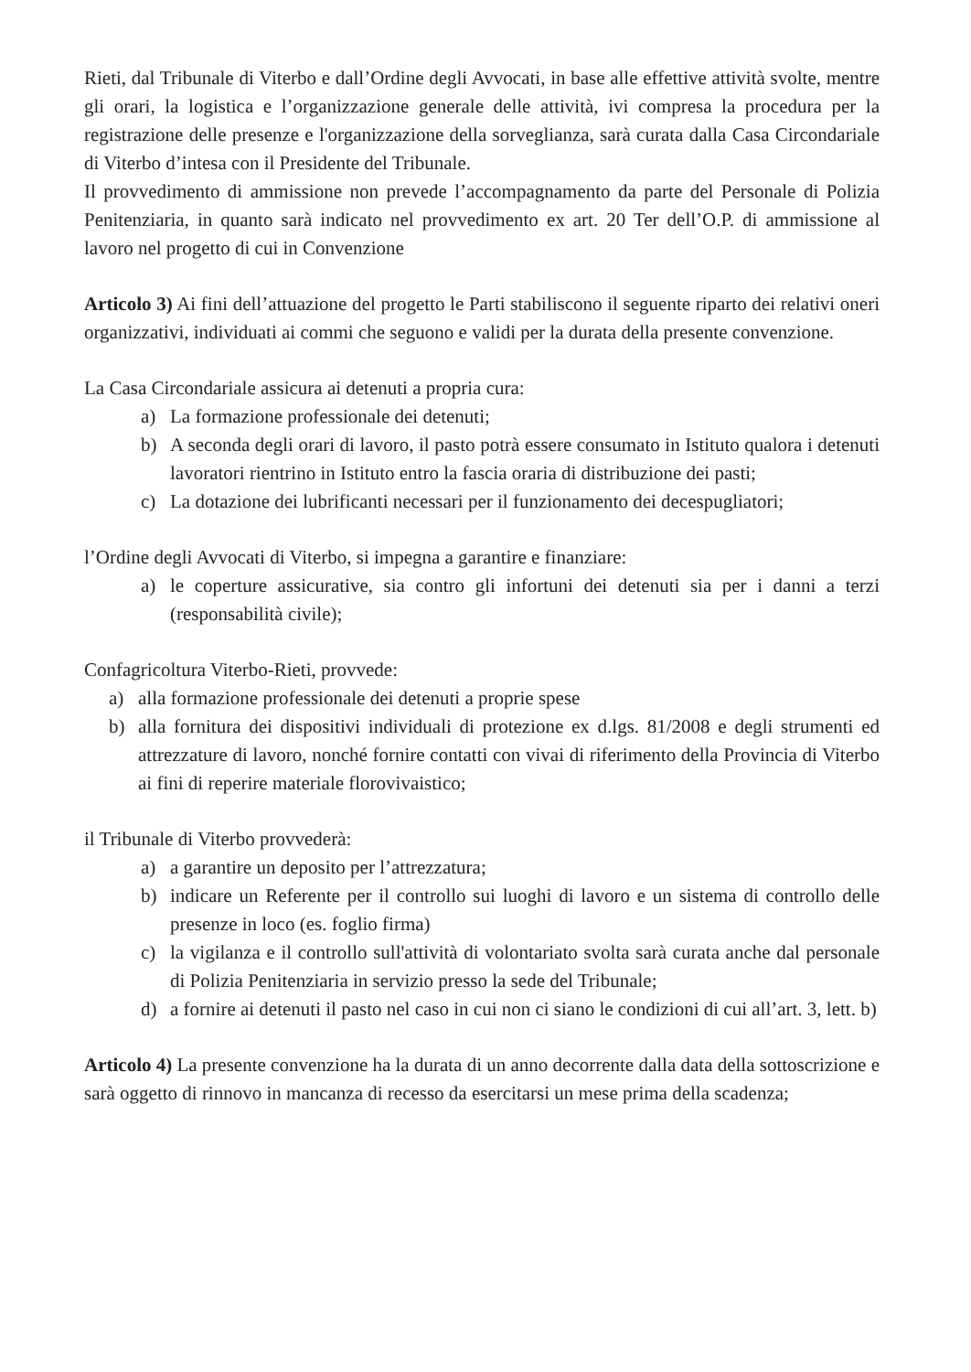Rieti, dal Tribunale di Viterbo e dall’Ordine degli Avvocati, in base alle effettive attività svolte, mentre gli orari, la logistica e l’organizzazione generale delle attività, ivi compresa la procedura per la registrazione delle presenze e l'organizzazione della sorveglianza, sarà curata dalla Casa Circondariale di Viterbo d’intesa con il Presidente del Tribunale.
Il provvedimento di ammissione non prevede l’accompagnamento da parte del Personale di Polizia Penitenziaria, in quanto sarà indicato nel provvedimento ex art. 20 Ter dell’O.P. di ammissione al lavoro nel progetto di cui in Convenzione
Articolo 3) Ai fini dell’attuazione del progetto le Parti stabiliscono il seguente riparto dei relativi oneri organizzativi, individuati ai commi che seguono e validi per la durata della presente convenzione.
La Casa Circondariale assicura ai detenuti a propria cura:
a) La formazione professionale dei detenuti;
b) A seconda degli orari di lavoro, il pasto potrà essere consumato in Istituto qualora i detenuti lavoratori rientrino in Istituto entro la fascia oraria di distribuzione dei pasti;
c) La dotazione dei lubrificanti necessari per il funzionamento dei decespugliatori;
l’Ordine degli Avvocati di Viterbo, si impegna a garantire e finanziare:
a) le coperture assicurative, sia contro gli infortuni dei detenuti sia per i danni a terzi (responsabilità civile);
Confagricoltura Viterbo-Rieti, provvede:
a) alla formazione professionale dei detenuti a proprie spese
b) alla fornitura dei dispositivi individuali di protezione ex d.lgs. 81/2008 e degli strumenti ed attrezzature di lavoro, nonché fornire contatti con vivai di riferimento della Provincia di Viterbo ai fini di reperire materiale florovivaistico;
il Tribunale di Viterbo provvederà:
a) a garantire un deposito per l’attrezzatura;
b) indicare un Referente per il controllo sui luoghi di lavoro e un sistema di controllo delle presenze in loco (es. foglio firma)
c) la vigilanza e il controllo sull'attività di volontariato svolta sarà curata anche dal personale di Polizia Penitenziaria in servizio presso la sede del Tribunale;
d) a fornire ai detenuti il pasto nel caso in cui non ci siano le condizioni di cui all’art. 3, lett. b)
Articolo 4) La presente convenzione ha la durata di un anno decorrente dalla data della sottoscrizione e sarà oggetto di rinnovo in mancanza di recesso da esercitarsi un mese prima della scadenza;